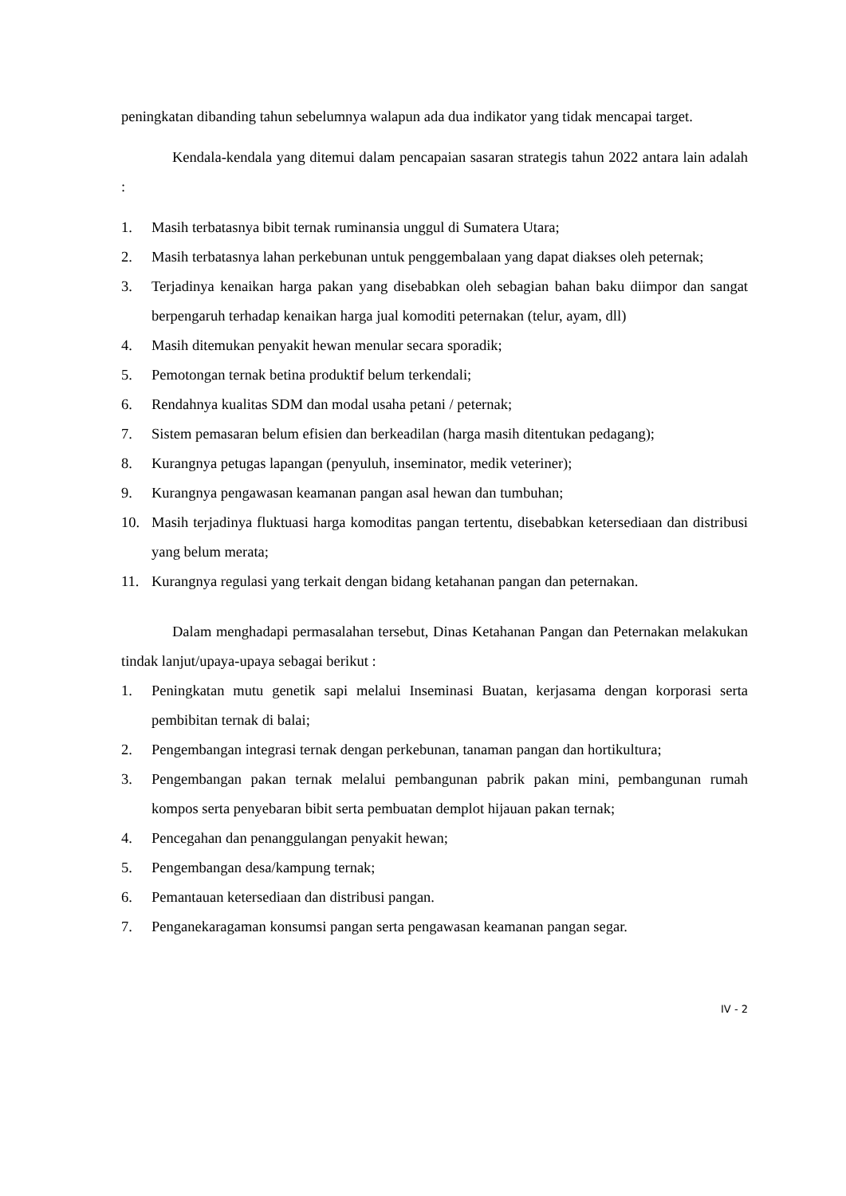peningkatan dibanding tahun sebelumnya walapun ada dua indikator yang tidak mencapai target.
Kendala-kendala yang ditemui dalam pencapaian sasaran strategis tahun 2022 antara lain adalah :
1. Masih terbatasnya bibit ternak ruminansia unggul di Sumatera Utara;
2. Masih terbatasnya lahan perkebunan untuk penggembalaan yang dapat diakses oleh peternak;
3. Terjadinya kenaikan harga pakan yang disebabkan oleh sebagian bahan baku diimpor dan sangat berpengaruh terhadap kenaikan harga jual komoditi peternakan (telur, ayam, dll)
4. Masih ditemukan penyakit hewan menular secara sporadik;
5. Pemotongan ternak betina produktif belum terkendali;
6. Rendahnya kualitas SDM dan modal usaha petani / peternak;
7. Sistem pemasaran belum efisien dan berkeadilan (harga masih ditentukan pedagang);
8. Kurangnya petugas lapangan (penyuluh, inseminator, medik veteriner);
9. Kurangnya pengawasan keamanan pangan asal hewan dan tumbuhan;
10. Masih terjadinya fluktuasi harga komoditas pangan tertentu, disebabkan ketersediaan dan distribusi yang belum merata;
11. Kurangnya regulasi yang terkait dengan bidang ketahanan pangan dan peternakan.
Dalam menghadapi permasalahan tersebut, Dinas Ketahanan Pangan dan Peternakan melakukan tindak lanjut/upaya-upaya sebagai berikut :
1. Peningkatan mutu genetik sapi melalui Inseminasi Buatan, kerjasama dengan korporasi serta pembibitan ternak di balai;
2. Pengembangan integrasi ternak dengan perkebunan, tanaman pangan dan hortikultura;
3. Pengembangan pakan ternak melalui pembangunan pabrik pakan mini, pembangunan rumah kompos serta penyebaran bibit serta pembuatan demplot hijauan pakan ternak;
4. Pencegahan dan penanggulangan penyakit hewan;
5. Pengembangan desa/kampung ternak;
6. Pemantauan ketersediaan dan distribusi pangan.
7. Penganekaragaman konsumsi pangan serta pengawasan keamanan pangan segar.
IV - 2